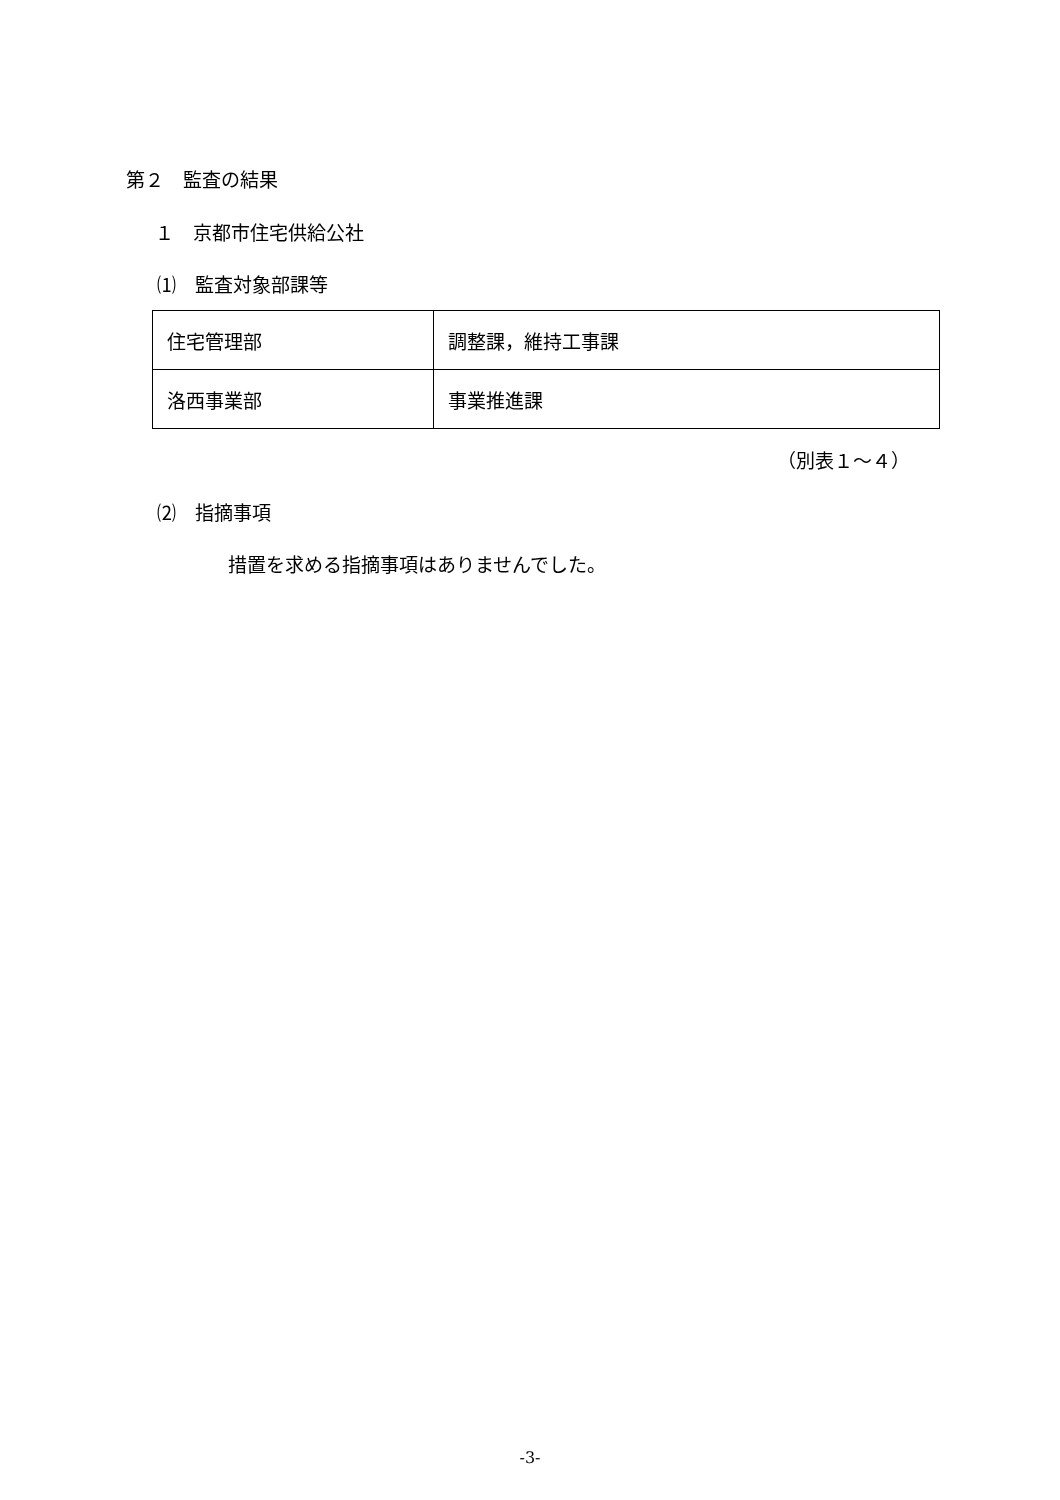第２　監査の結果
１　京都市住宅供給公社
⑴　監査対象部課等
| 住宅管理部 | 調整課，維持工事課 |
| 洛西事業部 | 事業推進課 |
（別表１～４）
⑵　指摘事項
措置を求める指摘事項はありませんでした。
-3-